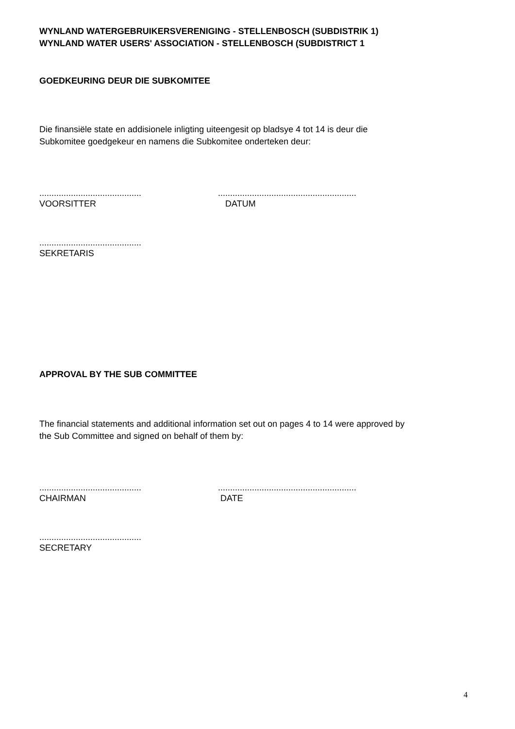WYNLAND WATERGEBRUIKERSVERENIGING - STELLENBOSCH (SUBDISTRIK 1)
WYNLAND WATER USERS' ASSOCIATION - STELLENBOSCH (SUBDISTRICT 1
GOEDKEURING DEUR DIE SUBKOMITEE
Die finansiële state en addisionele inligting uiteengesit op bladsye 4 tot 14 is deur die
Subkomitee goedgekeur en namens die Subkomitee onderteken deur:
..........................................
VOORSITTER
.........................................................
DATUM
..........................................
SEKRETARIS
APPROVAL BY THE SUB COMMITTEE
The financial statements and additional information set out on pages 4 to 14 were approved by
the Sub Committee and signed on behalf of them by:
..........................................
CHAIRMAN
.........................................................
DATE
..........................................
SECRETARY
4